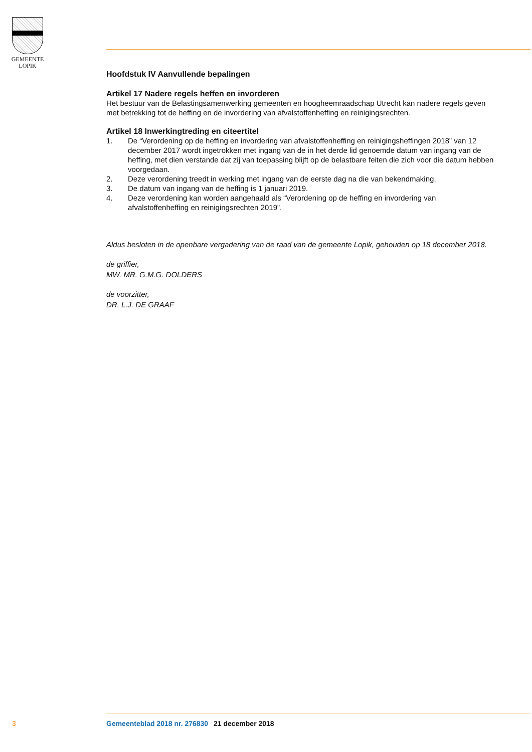GEMEENTE
LOPIK
Hoofdstuk IV Aanvullende bepalingen
Artikel 17 Nadere regels heffen en invorderen
Het bestuur van de Belastingsamenwerking gemeenten en hoogheemraadschap Utrecht kan nadere regels geven met betrekking tot de heffing en de invordering van afvalstoffenheffing en reinigingsrechten.
Artikel 18 Inwerkingtreding en citeertitel
1. De “Verordening op de heffing en invordering van afvalstoffenheffing en reinigingsheffingen 2018” van 12 december 2017 wordt ingetrokken met ingang van de in het derde lid genoemde datum van ingang van de heffing, met dien verstande dat zij van toepassing blijft op de belastbare feiten die zich voor die datum hebben voorgedaan.
2. Deze verordening treedt in werking met ingang van de eerste dag na die van bekendmaking.
3. De datum van ingang van de heffing is 1 januari 2019.
4. Deze verordening kan worden aangehaald als “Verordening op de heffing en invordering van afvalstoffenheffing en reinigingsrechten 2019”.
Aldus besloten in de openbare vergadering van de raad van de gemeente Lopik, gehouden op 18 december 2018.
de griffier,
MW. MR. G.M.G. DOLDERS
de voorzitter,
DR. L.J. DE GRAAF
3 Gemeenteblad 2018 nr. 276830 21 december 2018